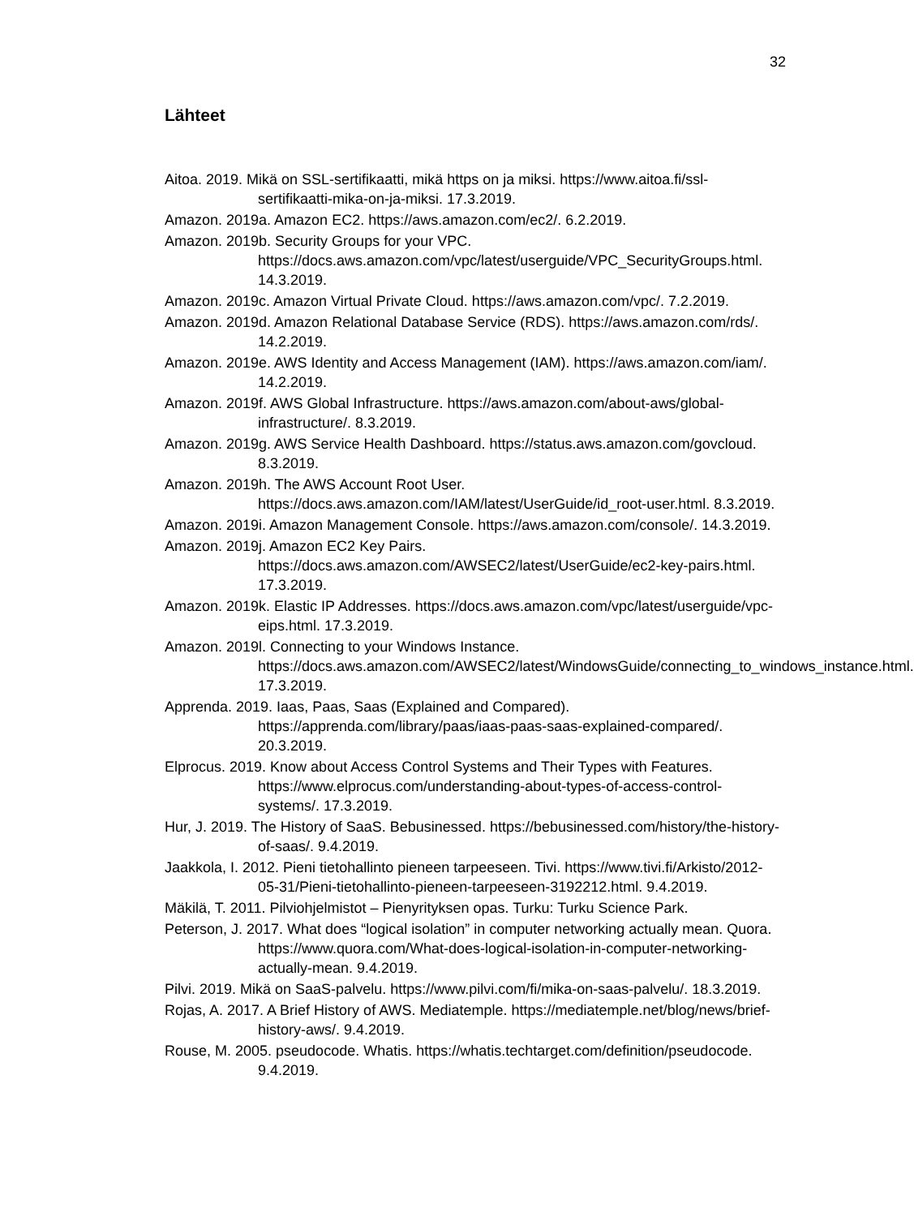32
Lähteet
Aitoa. 2019. Mikä on SSL-sertifikaatti, mikä https on ja miksi. https://www.aitoa.fi/ssl-sertifikaatti-mika-on-ja-miksi. 17.3.2019.
Amazon. 2019a. Amazon EC2. https://aws.amazon.com/ec2/. 6.2.2019.
Amazon. 2019b. Security Groups for your VPC. https://docs.aws.amazon.com/vpc/latest/userguide/VPC_SecurityGroups.html. 14.3.2019.
Amazon. 2019c. Amazon Virtual Private Cloud. https://aws.amazon.com/vpc/. 7.2.2019.
Amazon. 2019d. Amazon Relational Database Service (RDS). https://aws.amazon.com/rds/. 14.2.2019.
Amazon. 2019e. AWS Identity and Access Management (IAM). https://aws.amazon.com/iam/. 14.2.2019.
Amazon. 2019f. AWS Global Infrastructure. https://aws.amazon.com/about-aws/global-infrastructure/. 8.3.2019.
Amazon. 2019g. AWS Service Health Dashboard. https://status.aws.amazon.com/govcloud. 8.3.2019.
Amazon. 2019h. The AWS Account Root User. https://docs.aws.amazon.com/IAM/latest/UserGuide/id_root-user.html. 8.3.2019.
Amazon. 2019i. Amazon Management Console. https://aws.amazon.com/console/. 14.3.2019.
Amazon. 2019j. Amazon EC2 Key Pairs. https://docs.aws.amazon.com/AWSEC2/latest/UserGuide/ec2-key-pairs.html. 17.3.2019.
Amazon. 2019k. Elastic IP Addresses. https://docs.aws.amazon.com/vpc/latest/userguide/vpc-eips.html. 17.3.2019.
Amazon. 2019l. Connecting to your Windows Instance. https://docs.aws.amazon.com/AWSEC2/latest/WindowsGuide/connecting_to_windows_instance.html. 17.3.2019.
Apprenda. 2019. Iaas, Paas, Saas (Explained and Compared). https://apprenda.com/library/paas/iaas-paas-saas-explained-compared/. 20.3.2019.
Elprocus. 2019. Know about Access Control Systems and Their Types with Features. https://www.elprocus.com/understanding-about-types-of-access-control-systems/. 17.3.2019.
Hur, J. 2019. The History of SaaS. Bebusinessed. https://bebusinessed.com/history/the-history-of-saas/. 9.4.2019.
Jaakkola, I. 2012. Pieni tietohallinto pieneen tarpeeseen. Tivi. https://www.tivi.fi/Arkisto/2012-05-31/Pieni-tietohallinto-pieneen-tarpeeseen-3192212.html. 9.4.2019.
Mäkilä, T. 2011. Pilviohjelmistot – Pienyrityksen opas. Turku: Turku Science Park.
Peterson, J. 2017. What does “logical isolation” in computer networking actually mean. Quora. https://www.quora.com/What-does-logical-isolation-in-computer-networking-actually-mean. 9.4.2019.
Pilvi. 2019. Mikä on SaaS-palvelu. https://www.pilvi.com/fi/mika-on-saas-palvelu/. 18.3.2019.
Rojas, A. 2017. A Brief History of AWS. Mediatemple. https://mediatemple.net/blog/news/brief-history-aws/. 9.4.2019.
Rouse, M. 2005. pseudocode. Whatis. https://whatis.techtarget.com/definition/pseudocode. 9.4.2019.